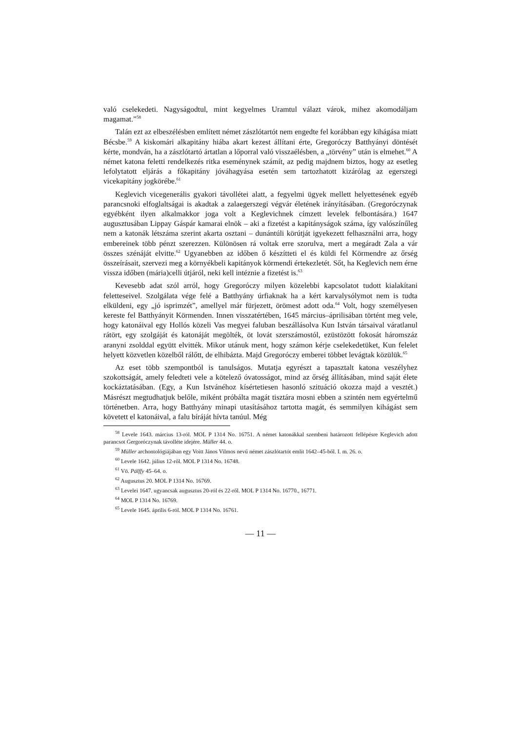való cselekedeti. Nagyságodtul, mint kegyelmes Uramtul válazt várok, mihez akomodáljam magamat.”<sup>58</sup>
Talán ezt az elbeszélésben említett német zászlótartót nem engedte fel korábban egy kihágása miatt Bécsbe.<sup>59</sup> A kiskomári alkapitány hiába akart kezest állítani érte, Gregoróczy Batthyányi döntését kérte, mondván, ha a zászlótartó ártatlan a lőporral való visszaélésben, a „törvény” után is elmehet.<sup>60</sup> A német katona feletti rendelkezés ritka eseménynek számít, az pedig majdnem biztos, hogy az esetleg lefolytatott eljárás a főkapitány jóváhagyása esetén sem tartozhatott kizárólag az egerszegi vicekapitány jogkörébe.<sup>61</sup>
Keglevich vicegenerális gyakori távollétei alatt, a fegyelmi ügyek mellett helyettesének egyéb parancsnoki elfoglaltságai is akadtak a zalaegerszegi végvár életének irányításában. (Gregoróczynak egyébként ilyen alkalmakkor joga volt a Keglevichnek címzett levelek felbontására.) 1647 augusztusában Lippay Gáspár kamarai elnök – aki a fizetést a kapitányságok száma, így valószínűleg nem a katonák létszáma szerint akarta osztani – dunántúli körútját igyekezett felhasználni arra, hogy embereinek több pénzt szerezzen. Különösen rá voltak erre szorulva, mert a megáradt Zala a vár összes szénáját elvitte.<sup>62</sup> Ugyanebben az időben ő készítteti el és küldi fel Körmendre az őrség összeírásait, szervezi meg a környékbeli kapitányok körmendi értekezletét. Sőt, ha Keglevich nem érne vissza időben (mária)celli útjáról, neki kell intéznie a fizetést is.<sup>63</sup>
Kevesebb adat szól arról, hogy Gregoróczy milyen közelebbi kapcsolatot tudott kialakítani feletteseivel. Szolgálata vége felé a Batthyány úrfiaknak ha a kért karvalysólymot nem is tudta elküldeni, egy „jó isprimzét”, amellyel már fürjezett, örömest adott oda.<sup>64</sup> Volt, hogy személyesen kereste fel Batthyányit Körmenden. Innen visszatértében, 1645 március–áprilisában történt meg vele, hogy katonáival egy Hollós közeli Vas megyei faluban beszállásolva Kun István társaival váratlanul rátört, egy szolgáját és katonáját megölték, öt lovát szerszámostól, ezüstözött fokosát háromszáz aranyni zsolddal együtt elvitték. Mikor utánuk ment, hogy számon kérje cselekedetüket, Kun felelet helyett közvetlen közelből rálőtt, de elhibázta. Majd Gregoróczy emberei többet levágtak közülük.<sup>65</sup>
Az eset több szempontból is tanulságos. Mutatja egyrészt a tapasztalt katona veszélyhez szokottságát, amely feledteti vele a kötelező óvatosságot, mind az őrség állításában, mind saját élete kockáztatásában. (Egy, a Kun Istvánéhoz kísértetiesen hasonló szituáció okozza majd a vesztét.) Másrészt megtudhatjuk belőle, miként próbálta magát tisztára mosni ebben a szintén nem egyértelmű történetben. Arra, hogy Batthyány minapi utasításához tartotta magát, és semmilyen kihágást sem követett el katonáival, a falu bíráját hívta tanúul. Még
<sup>58</sup> Levele 1643. március 13-ról. MOL P 1314 No. 16751. A német katonákkal szembeni határozott fellépésre Keglevich adott parancsot Gergoróczynak távolléte idejére. Müller 44. o.
<sup>59</sup> Müller archontológiájában egy Voitt János Vilmos nevű német zászlótartót említ 1642–45-ből. I. m. 26. o.
<sup>60</sup> Levele 1642. július 12-ről. MOL P 1314 No. 16748.
<sup>61</sup> Vö. Pálffy 45–64. o.
<sup>62</sup> Augusztus 20. MOL P 1314 No. 16769.
<sup>63</sup> Levelei 1647. ugyancsak augusztus 20-ról és 22-ről. MOL P 1314 No. 16770., 16771.
<sup>64</sup> MOL P 1314 No. 16769.
<sup>65</sup> Levele 1645. április 6-ról. MOL P 1314 No. 16761.
— 11 —